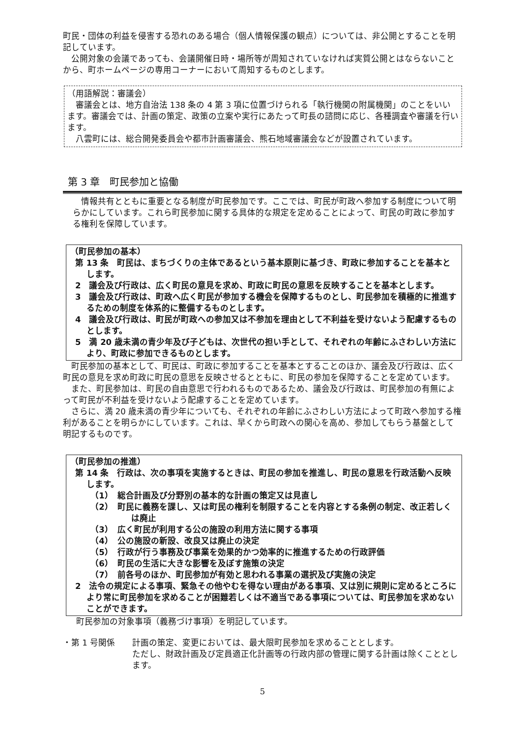町民・団体の利益を侵害する恐れのある場合（個人情報保護の観点）については、非公開とすることを明記しています。
公開対象の会議であっても、会議開催日時・場所等が周知されていなければ実質公開とはならないことから、町ホームページの専用コーナーにおいて周知するものとします。
（用語解説：審議会）
審議会とは、地方自治法 138 条の 4 第 3 項に位置づけられる「執行機関の附属機関」のことをいいます。審議会では、計画の策定、政策の立案や実行にあたって町長の諮問に応じ、各種調査や審議を行います。
八雲町には、総合開発委員会や都市計画審議会、熊石地域審議会などが設置されています。
第 3 章　町民参加と協働
情報共有とともに重要となる制度が町民参加です。ここでは、町民が町政へ参加する制度について明らかにしています。これら町民参加に関する具体的な規定を定めることによって、町民の町政に参加する権利を保障しています。
（町民参加の基本）
第 13 条　町民は、まちづくりの主体であるという基本原則に基づき、町政に参加することを基本とします。
2　議会及び行政は、広く町民の意見を求め、町政に町民の意思を反映することを基本とします。
3　議会及び行政は、町政へ広く町民が参加する機会を保障するものとし、町民参加を積極的に推進するための制度を体系的に整備するものとします。
4　議会及び行政は、町民が町政への参加又は不参加を理由として不利益を受けないよう配慮するものとします。
5　満 20 歳未満の青少年及び子どもは、次世代の担い手として、それぞれの年齢にふさわしい方法により、町政に参加できるものとします。
町民参加の基本として、町民は、町政に参加することを基本とすることのほか、議会及び行政は、広く町民の意見を求め町政に町民の意思を反映させるとともに、町民の参加を保障することを定めています。
また、町民参加は、町民の自由意思で行われるものであるため、議会及び行政は、町民参加の有無によって町民が不利益を受けないよう配慮することを定めています。
さらに、満 20 歳未満の青少年についても、それぞれの年齢にふさわしい方法によって町政へ参加する権利があることを明らかにしています。これは、早くから町政への関心を高め、参加してもらう基盤として明記するものです。
（町民参加の推進）
第 14 条　行政は、次の事項を実施するときは、町民の参加を推進し、町民の意思を行政活動へ反映します。
（1）　総合計画及び分野別の基本的な計画の策定又は見直し
（2）　町民に義務を課し、又は町民の権利を制限することを内容とする条例の制定、改正若しくは廃止
（3）　広く町民が利用する公の施設の利用方法に関する事項
（4）　公の施設の新設、改良又は廃止の決定
（5）　行政が行う事務及び事業を効果的かつ効率的に推進するための行政評価
（6）　町民の生活に大きな影響を及ぼす施策の決定
（7）　前各号のほか、町民参加が有効と思われる事業の選択及び実施の決定
2　法令の規定による事項、緊急その他やむを得ない理由がある事項、又は別に規則に定めるところにより常に町民参加を求めることが困難若しくは不適当である事項については、町民参加を求めないことができます。
町民参加の対象事項（義務づけ事項）を明記しています。
・第 1 号関係 計画の策定、変更においては、最大限町民参加を求めることとします。
ただし、財政計画及び定員適正化計画等の行政内部の管理に関する計画は除くこととします。
5